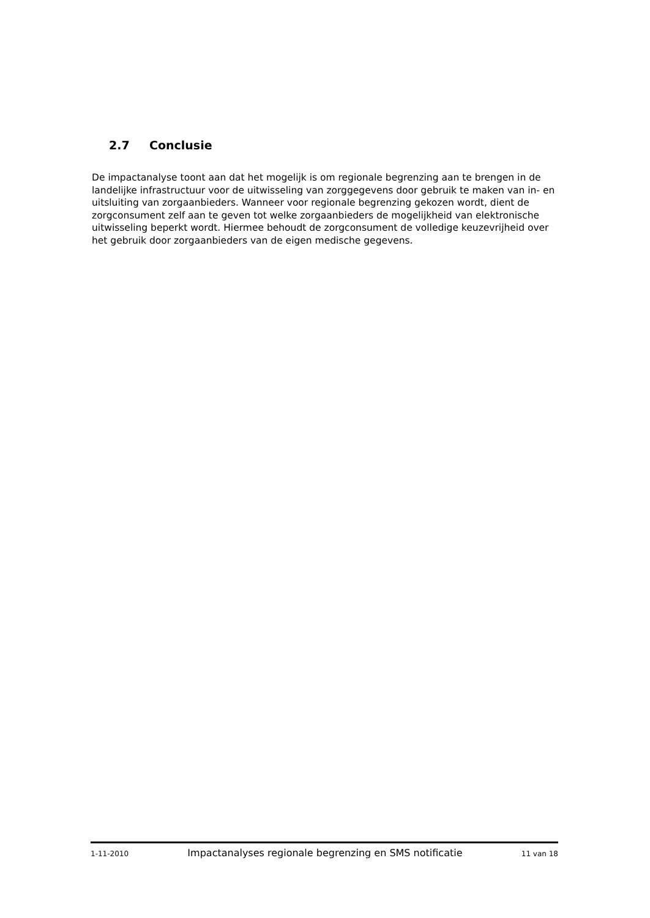2.7 Conclusie
De impactanalyse toont aan dat het mogelijk is om regionale begrenzing aan te brengen in de landelijke infrastructuur voor de uitwisseling van zorggegevens door gebruik te maken van in- en uitsluiting van zorgaanbieders. Wanneer voor regionale begrenzing gekozen wordt, dient de zorgconsument zelf aan te geven tot welke zorgaanbieders de mogelijkheid van elektronische uitwisseling beperkt wordt. Hiermee behoudt de zorgconsument de volledige keuzevrijheid over het gebruik door zorgaanbieders van de eigen medische gegevens.
1-11-2010 Impactanalyses regionale begrenzing en SMS notificatie 11 van 18